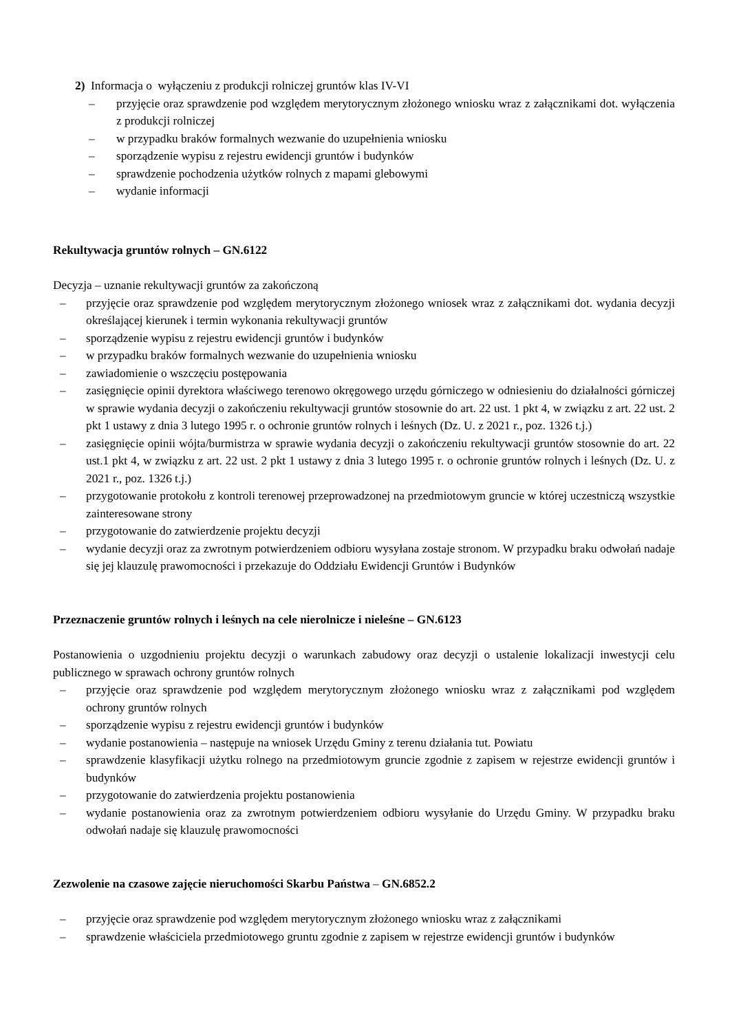2) Informacja o wyłączeniu z produkcji rolniczej gruntów klas IV-VI
– przyjęcie oraz sprawdzenie pod względem merytorycznym złożonego wniosku wraz z załącznikami dot. wyłączenia z produkcji rolniczej
– w przypadku braków formalnych wezwanie do uzupełnienia wniosku
– sporządzenie wypisu z rejestru ewidencji gruntów i budynków
– sprawdzenie pochodzenia użytków rolnych z mapami glebowymi
– wydanie informacji
Rekultywacja gruntów rolnych – GN.6122
Decyzja – uznanie rekultywacji gruntów za zakończoną
– przyjęcie oraz sprawdzenie pod względem merytorycznym złożonego wniosek wraz z załącznikami dot. wydania decyzji określającej kierunek i termin wykonania rekultywacji gruntów
– sporządzenie wypisu z rejestru ewidencji gruntów i budynków
– w przypadku braków formalnych wezwanie do uzupełnienia wniosku
– zawiadomienie o wszczęciu postępowania
– zasięgnięcie opinii dyrektora właściwego terenowo okręgowego urzędu górniczego w odniesieniu do działalności górniczej w sprawie wydania decyzji o zakończeniu rekultywacji gruntów stosownie do art. 22 ust. 1 pkt 4, w związku z art. 22 ust. 2 pkt 1 ustawy z dnia 3 lutego 1995 r. o ochronie gruntów rolnych i leśnych (Dz. U. z 2021 r., poz. 1326 t.j.)
– zasięgnięcie opinii wójta/burmistrza w sprawie wydania decyzji o zakończeniu rekultywacji gruntów stosownie do art. 22 ust.1 pkt 4, w związku z art. 22 ust. 2 pkt 1 ustawy z dnia 3 lutego 1995 r. o ochronie gruntów rolnych i leśnych (Dz. U. z 2021 r., poz. 1326 t.j.)
– przygotowanie protokołu z kontroli terenowej przeprowadzonej na przedmiotowym gruncie w której uczestniczą wszystkie zainteresowane strony
– przygotowanie do zatwierdzenie projektu decyzji
– wydanie decyzji oraz za zwrotnym potwierdzeniem odbioru wysyłana zostaje stronom. W przypadku braku odwołań nadaje się jej klauzulę prawomocności i przekazuje do Oddziału Ewidencji Gruntów i Budynków
Przeznaczenie gruntów rolnych i leśnych na cele nierolnicze i nieleśne – GN.6123
Postanowienia o uzgodnieniu projektu decyzji o warunkach zabudowy oraz decyzji o ustalenie lokalizacji inwestycji celu publicznego w sprawach ochrony gruntów rolnych
– przyjęcie oraz sprawdzenie pod względem merytorycznym złożonego wniosku wraz z załącznikami pod względem ochrony gruntów rolnych
– sporządzenie wypisu z rejestru ewidencji gruntów i budynków
– wydanie postanowienia – następuje na wniosek Urzędu Gminy z terenu działania tut. Powiatu
– sprawdzenie klasyfikacji użytku rolnego na przedmiotowym gruncie zgodnie z zapisem w rejestrze ewidencji gruntów i budynków
– przygotowanie do zatwierdzenia projektu postanowienia
– wydanie postanowienia oraz za zwrotnym potwierdzeniem odbioru wysyłanie do Urzędu Gminy. W przypadku braku odwołań nadaje się klauzulę prawomocności
Zezwolenie na czasowe zajęcie nieruchomości Skarbu Państwa – GN.6852.2
– przyjęcie oraz sprawdzenie pod względem merytorycznym złożonego wniosku wraz z załącznikami
– sprawdzenie właściciela przedmiotowego gruntu zgodnie z zapisem w rejestrze ewidencji gruntów i budynków